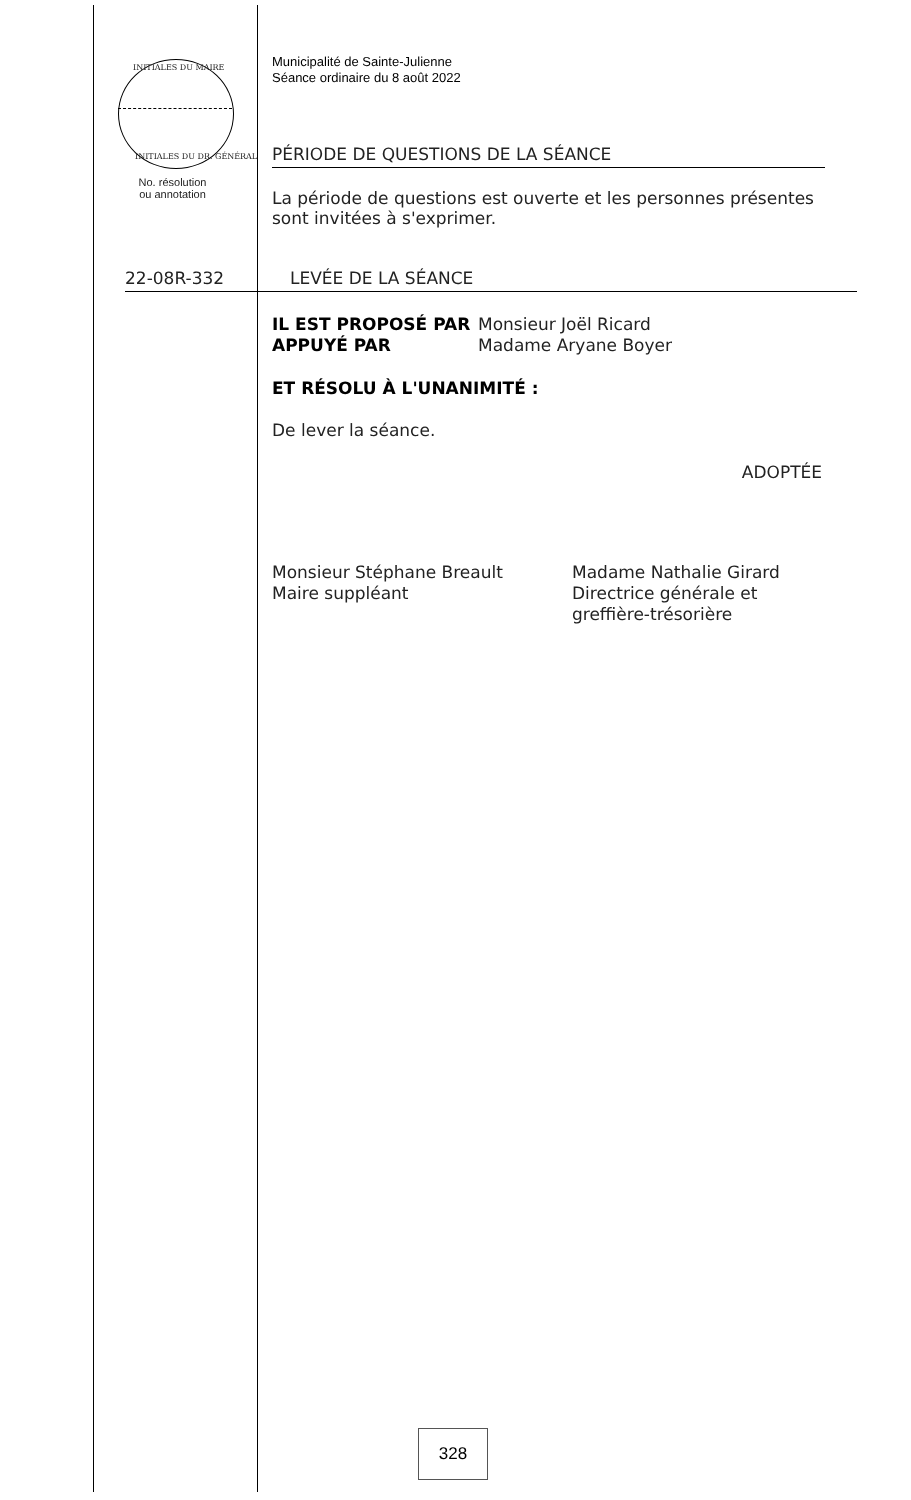INITIALES DU MAIRE
INITIALES DU DR. GÉNÉRAL
No. résolution
ou annotation
Municipalité de Sainte-Julienne
Séance ordinaire du 8 août 2022
PÉRIODE DE QUESTIONS DE LA SÉANCE
La période de questions est ouverte et les personnes présentes sont invitées à s'exprimer.
22-08R-332 LEVÉE DE LA SÉANCE
IL EST PROPOSÉ PAR
APPUYÉ PAR
Monsieur Joël Ricard
Madame Aryane Boyer
ET RÉSOLU À L'UNANIMITÉ :
De lever la séance.
ADOPTÉE
Monsieur Stéphane Breault
Maire suppléant
Madame Nathalie Girard
Directrice générale et
greffière-trésorière
328